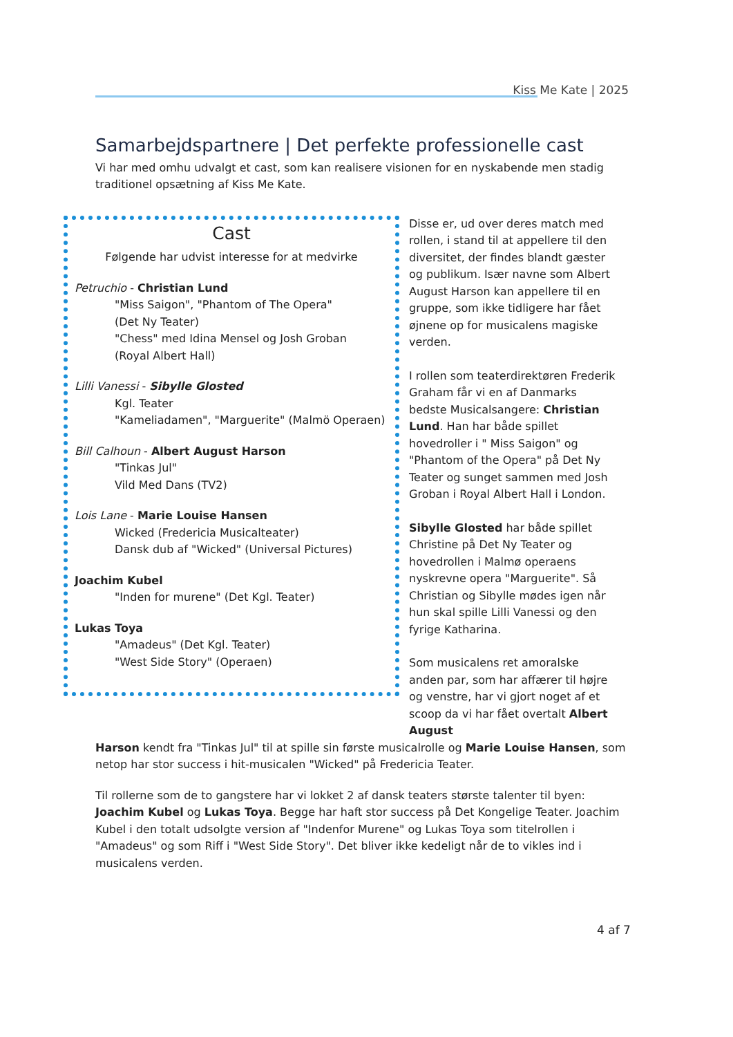Kiss Me Kate | 2025
Samarbejdspartnere | Det perfekte professionelle cast
Vi har med omhu udvalgt et cast, som kan realisere visionen for en nyskabende men stadig traditionel opsætning af Kiss Me Kate.
Cast
Følgende har udvist interesse for at medvirke
Petruchio - Christian Lund
"Miss Saigon", "Phantom of The Opera"
(Det Ny Teater)
"Chess" med Idina Mensel og Josh Groban
(Royal Albert Hall)
Lilli Vanessi - Sibylle Glosted
Kgl. Teater
"Kameliadamen", "Marguerite" (Malmö Operaen)
Bill Calhoun - Albert August Harson
"Tinkas Jul"
Vild Med Dans (TV2)
Lois Lane - Marie Louise Hansen
Wicked (Fredericia Musicalteater)
Dansk dub af "Wicked" (Universal Pictures)
Joachim Kubel
"Inden for murene" (Det Kgl. Teater)
Lukas Toya
"Amadeus" (Det Kgl. Teater)
"West Side Story" (Operaen)
Disse er, ud over deres match med rollen, i stand til at appellere til den diversitet, der findes blandt gæster og publikum. Især navne som Albert August Harson kan appellere til en gruppe, som ikke tidligere har fået øjnene op for musicalens magiske verden.
I rollen som teaterdirektøren Frederik Graham får vi en af Danmarks bedste Musicalsangere: Christian Lund. Han har både spillet hovedroller i " Miss Saigon" og "Phantom of the Opera" på Det Ny Teater og sunget sammen med Josh Groban i Royal Albert Hall i London.
Sibylle Glosted har både spillet Christine på Det Ny Teater og hovedrollen i Malmø operaens nyskrevne opera "Marguerite". Så Christian og Sibylle mødes igen når hun skal spille Lilli Vanessi og den fyrige Katharina.
Som musicalens ret amoralske anden par, som har affærer til højre og venstre, har vi gjort noget af et scoop da vi har fået overtalt Albert August
Harson kendt fra "Tinkas Jul" til at spille sin første musicalrolle og Marie Louise Hansen, som netop har stor success i hit-musicalen "Wicked" på Fredericia Teater.
Til rollerne som de to gangstere har vi lokket 2 af dansk teaters største talenter til byen: Joachim Kubel og Lukas Toya. Begge har haft stor success på Det Kongelige Teater. Joachim Kubel i den totalt udsolgte version af "Indenfor Murene" og Lukas Toya som titelrollen i "Amadeus" og som Riff i "West Side Story". Det bliver ikke kedeligt når de to vikles ind i musicalens verden.
4 af 7